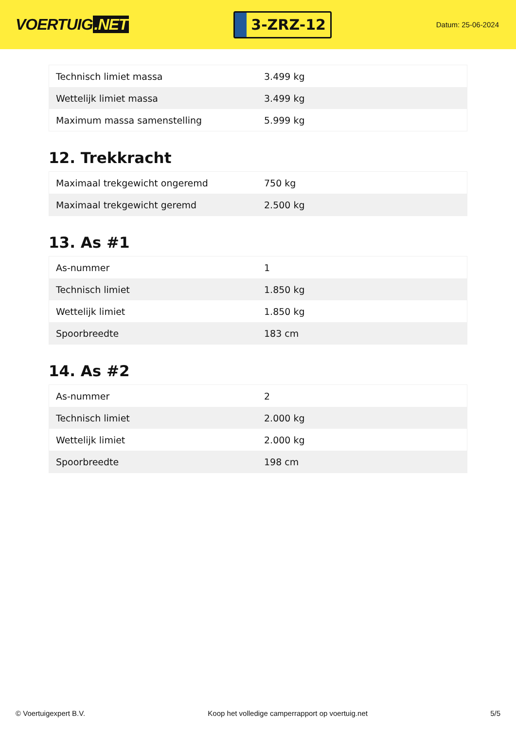VOERTUIG.NET
3-ZRZ-12
Datum: 25-06-2024
| Technisch limiet massa | 3.499 kg |
| Wettelijk limiet massa | 3.499 kg |
| Maximum massa samenstelling | 5.999 kg |
12. Trekkracht
| Maximaal trekgewicht ongeremd | 750 kg |
| Maximaal trekgewicht geremd | 2.500 kg |
13. As #1
| As-nummer | 1 |
| Technisch limiet | 1.850 kg |
| Wettelijk limiet | 1.850 kg |
| Spoorbreedte | 183 cm |
14. As #2
| As-nummer | 2 |
| Technisch limiet | 2.000 kg |
| Wettelijk limiet | 2.000 kg |
| Spoorbreedte | 198 cm |
© Voertuigexpert B.V. Koop het volledige camperrapport op voertuig.net 5/5